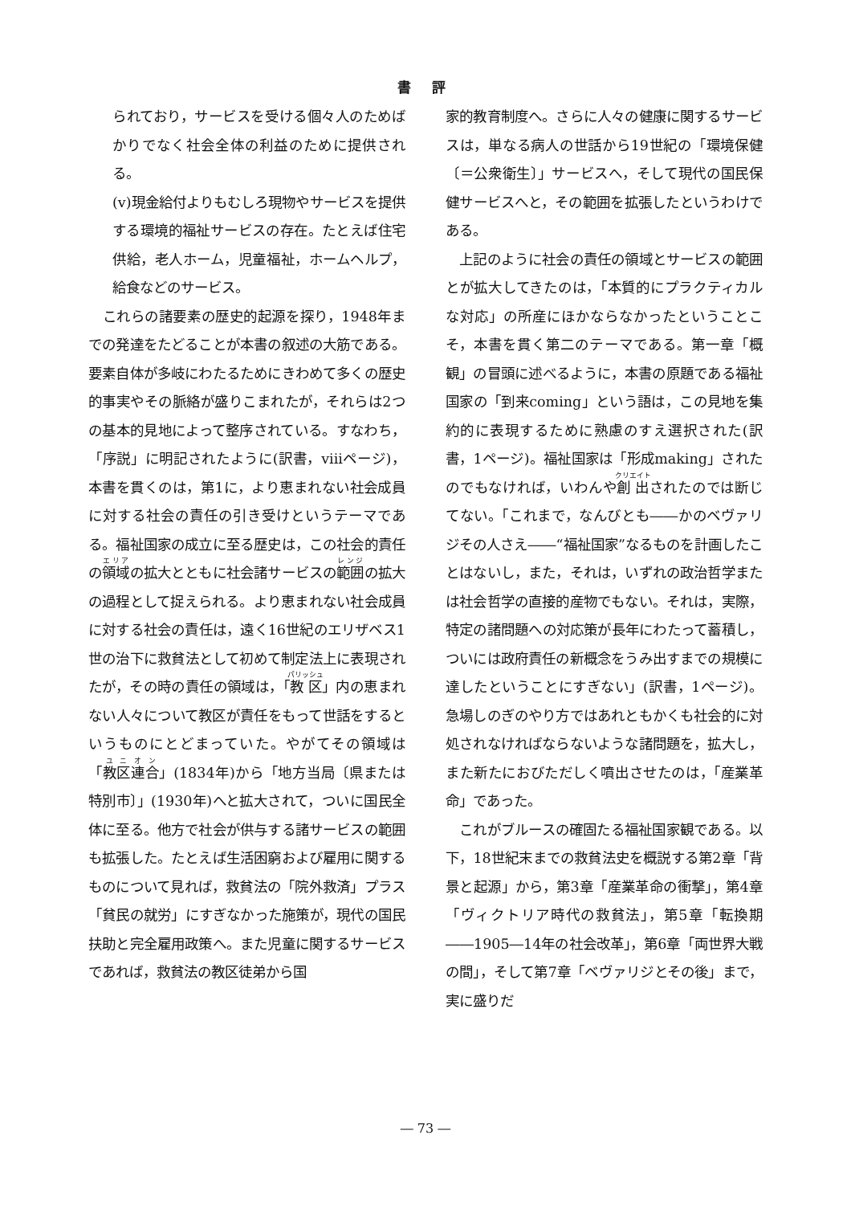書 評
られており，サービスを受ける個々人のためばかりでなく社会全体の利益のために提供される。
(v)現金給付よりもむしろ現物やサービスを提供する環境的福祉サービスの存在。たとえば住宅供給，老人ホーム，児童福祉，ホームヘルプ，給食などのサービス。
　これらの諸要素の歴史的起源を探り，1948年までの発達をたどることが本書の叙述の大筋である。要素自体が多岐にわたるためにきわめて多くの歴史的事実やその脈絡が盛りこまれたが，それらは2つの基本的見地によって整序されている。すなわち，「序説」に明記されたように(訳書，viiiページ)，本書を貫くのは，第1に，より恵まれない社会成員に対する社会の責任の引き受けというテーマである。福祉国家の成立に至る歴史は，この社会的責任の領域の拡大とともに社会諸サービスの範囲の拡大の過程として捉えられる。より恵まれない社会成員に対する社会の責任は，遠く16世紀のエリザベス1世の治下に救貧法として初めて制定法上に表現されたが，その時の責任の領域は，「教区」内の恵まれない人々について教区が責任をもって世話をするというものにとどまっていた。やがてその領域は「教区連合」(1834年)から「地方当局〔県または特別市〕」(1930年)へと拡大されて，ついに国民全体に至る。他方で社会が供与する諸サービスの範囲も拡張した。たとえば生活困窮および雇用に関するものについて見れば，救貧法の「院外救済」プラス「貧民の就労」にすぎなかった施策が，現代の国民扶助と完全雇用政策へ。また児童に関するサービスであれば，救貧法の教区徒弟から国
家的教育制度へ。さらに人々の健康に関するサービスは，単なる病人の世話から19世紀の「環境保健〔＝公衆衛生〕」サービスへ，そして現代の国民保健サービスへと，その範囲を拡張したというわけである。
　上記のように社会の責任の領域とサービスの範囲とが拡大してきたのは，「本質的にプラクティカルな対応」の所産にほかならなかったということこそ，本書を貫く第二のテーマである。第一章「概観」の冒頭に述べるように，本書の原題である福祉国家の「到来coming」という語は，この見地を集約的に表現するために熟慮のすえ選択された(訳書，1ページ)。福祉国家は「形成making」されたのでもなければ，いわんや創出されたのでは断じてない。「これまで，なんびとも――かのベヴァリジその人さえ――“福祉国家”なるものを計画したことはないし，また，それは，いずれの政治哲学または社会哲学の直接的産物でもない。それは，実際，特定の諸問題への対応策が長年にわたって蓄積し，ついには政府責任の新概念をうみ出すまでの規模に達したということにすぎない」(訳書，1ページ)。急場しのぎのやり方ではあれともかくも社会的に対処されなければならないような諸問題を，拡大し，また新たにおびただしく噴出させたのは，「産業革命」であった。
　これがブルースの確固たる福祉国家観である。以下，18世紀末までの救貧法史を概説する第2章「背景と起源」から，第3章「産業革命の衝撃」，第4章「ヴィクトリア時代の救貧法」，第5章「転換期――1905―14年の社会改革」，第6章「両世界大戦の間」，そして第7章「ベヴァリジとその後」まで，実に盛りだ
― 73 ―